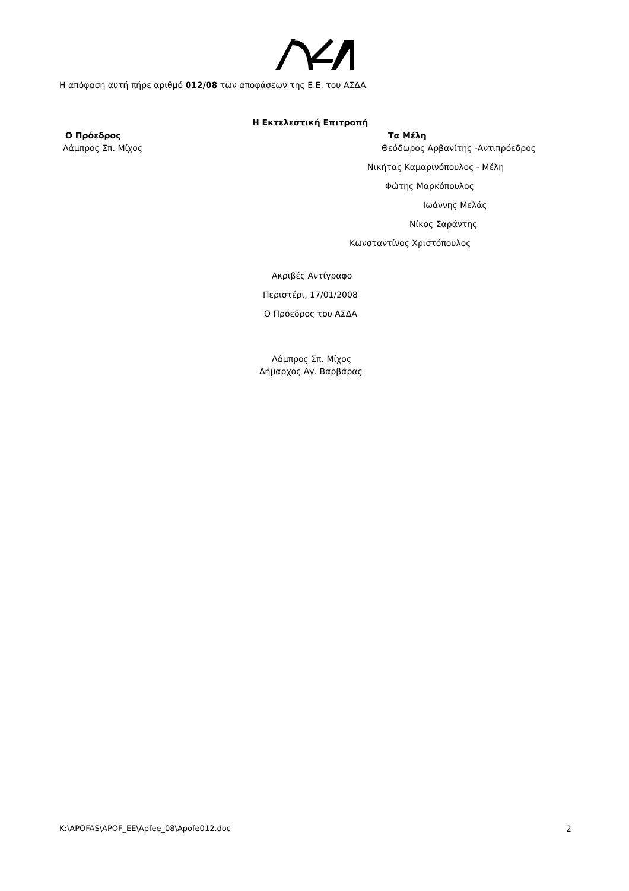Η απόφαση αυτή πήρε αριθμό 012/08 των αποφάσεων της Ε.Ε. του ΑΣΔΑ
Η Εκτελεστική Επιτροπή
Ο Πρόεδρος Τα Μέλη
Λάμπρος Σπ. Μίχος Θεόδωρος Αρβανίτης -Αντιπρόεδρος
Νικήτας Καμαρινόπουλος - Μέλη
Φώτης Μαρκόπουλος
Ιωάννης Μελάς
Νίκος Σαράντης
Κωνσταντίνος Χριστόπουλος
Ακριβές Αντίγραφο
Περιστέρι, 17/01/2008
Ο Πρόεδρος του ΑΣΔΑ
Λάμπρος Σπ. Μίχος
Δήμαρχος Αγ. Βαρβάρας
K:\APOFAS\APOF_EE\Apfee_08\Apofe012.doc 2